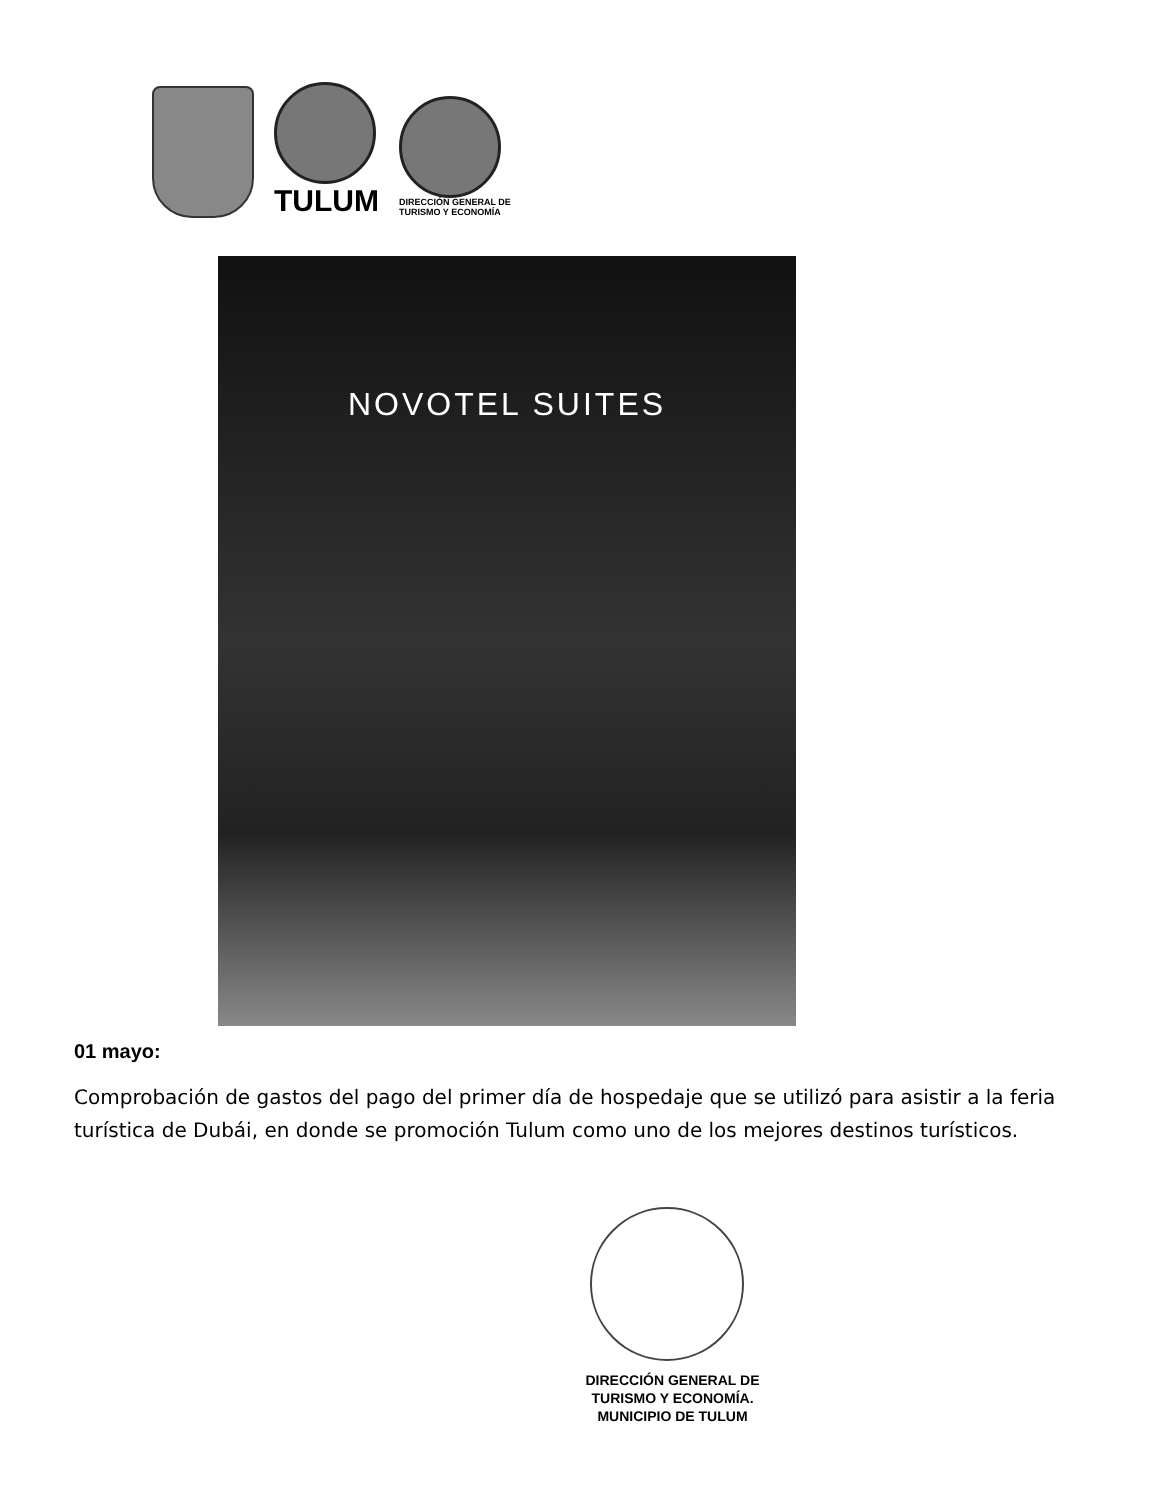TULUM
DIRECCIÓN GENERAL DE
TURISMO Y ECONOMÍA
NOVOTEL SUITES
01 mayo:
Comprobación de gastos del pago del primer día de hospedaje que se utilizó para asistir a la feria turística de Dubái, en donde se promoción Tulum como uno de los mejores destinos turísticos.
DIRECCIÓN GENERAL DE
TURISMO Y ECONOMÍA.
MUNICIPIO DE TULUM